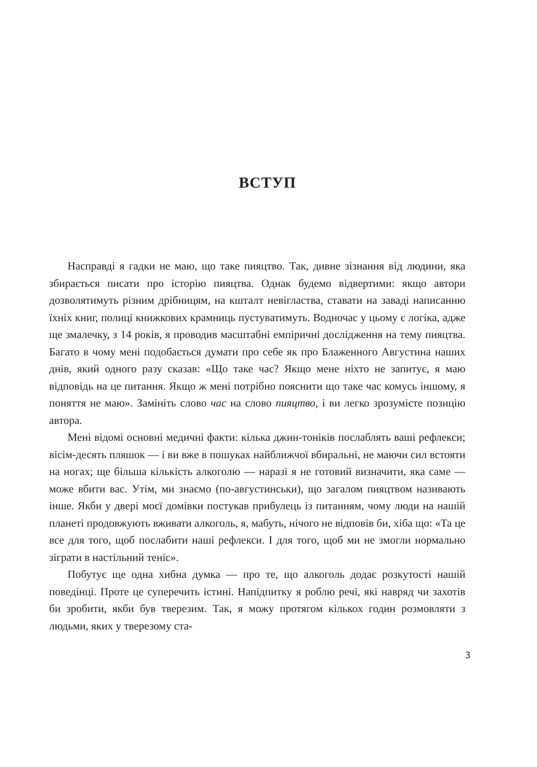ВСТУП
Насправді я гадки не маю, що таке пияцтво. Так, дивне зізнання від людини, яка збирається писати про історію пияцтва. Однак будемо відвертими: якщо автори дозволятимуть різним дрібницям, на кшталт невігластва, ставати на заваді написанню їхніх книг, полиці книжкових крамниць пустуватимуть. Водночас у цьому є логіка, адже ще змалечку, з 14 років, я проводив масштабні емпіричні дослідження на тему пияцтва. Багато в чому мені подобається думати про себе як про Блаженного Августина наших днів, який одного разу сказав: «Що таке час? Якщо мене ніхто не запитує, я маю відповідь на це питання. Якщо ж мені потрібно пояснити що таке час комусь іншому, я поняття не маю». Замініть слово час на слово пияцтво, і ви легко зрозумієте позицію автора.
Мені відомі основні медичні факти: кілька джин-тоніків послаблять ваші рефлекси; вісім-десять пляшок — і ви вже в пошуках найближчої вбиральні, не маючи сил встояти на ногах; ще більша кількість алкоголю — наразі я не готовий визначити, яка саме — може вбити вас. Утім, ми знаємо (по-августинськи), що загалом пияцтвом називають інше. Якби у двері моєї домівки постукав прибулець із питанням, чому люди на нашій планеті продовжують вживати алкоголь, я, мабуть, нічого не відповів би, хіба що: «Та це все для того, щоб послабити наші рефлекси. І для того, щоб ми не змогли нормально зіграти в настільний теніс».
Побутує ще одна хибна думка — про те, що алкоголь додає розкутості нашій поведінці. Проте це суперечить істині. Напідпитку я роблю речі, які навряд чи захотів би зробити, якби був тверезим. Так, я можу протягом кількох годин розмовляти з людьми, яких у тверезому ста-
3